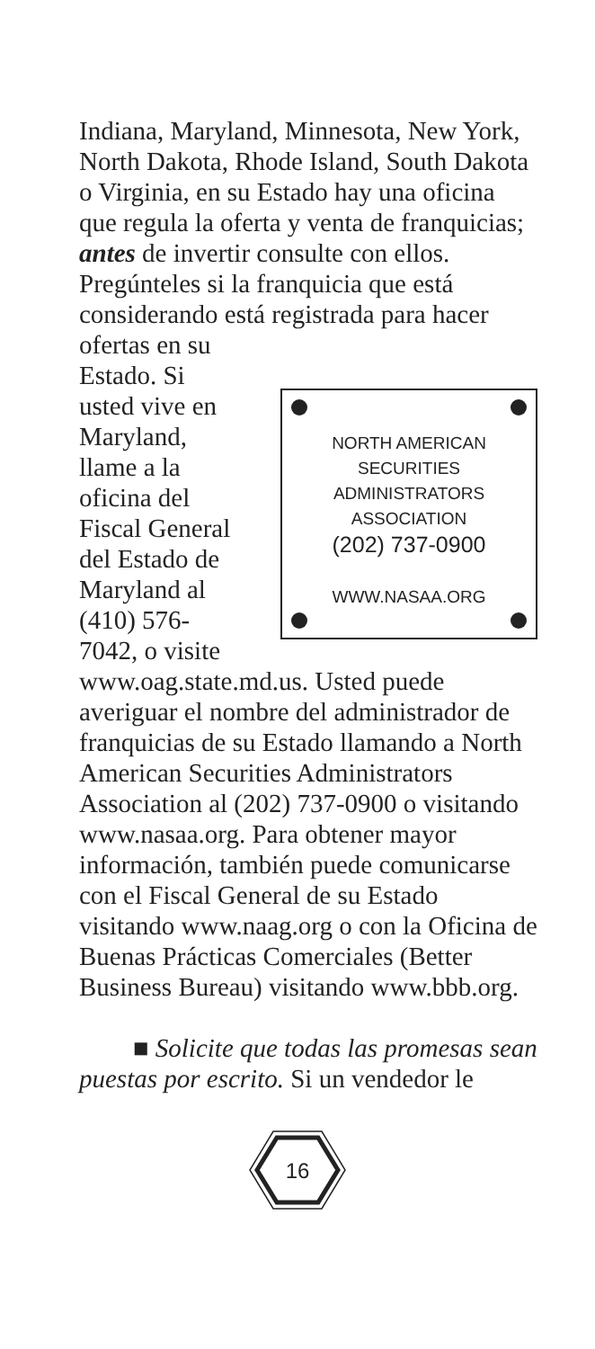Indiana, Maryland, Minnesota, New York, North Dakota, Rhode Island, South Dakota o Virginia, en su Estado hay una oficina que regula la oferta y venta de franquicias; antes de invertir consulte con ellos. Pregúnteles si la franquicia que está considerando está registrada para hacer ofertas en su
Estado. Si usted vive en Maryland, llame a la oficina del Fiscal General del Estado de Maryland al (410) 576-7042, o visite
NORTH AMERICAN
SECURITIES
ADMINISTRATORS
ASSOCIATION
(202) 737-0900
WWW.NASAA.ORG
www.oag.state.md.us. Usted puede averiguar el nombre del administrador de franquicias de su Estado llamando a North American Securities Administrators Association al (202) 737-0900 o visitando www.nasaa.org. Para obtener mayor información, también puede comunicarse con el Fiscal General de su Estado visitando www.naag.org o con la Oficina de Buenas Prácticas Comerciales (Better Business Bureau) visitando www.bbb.org.
■ Solicite que todas las promesas sean puestas por escrito. Si un vendedor le
16